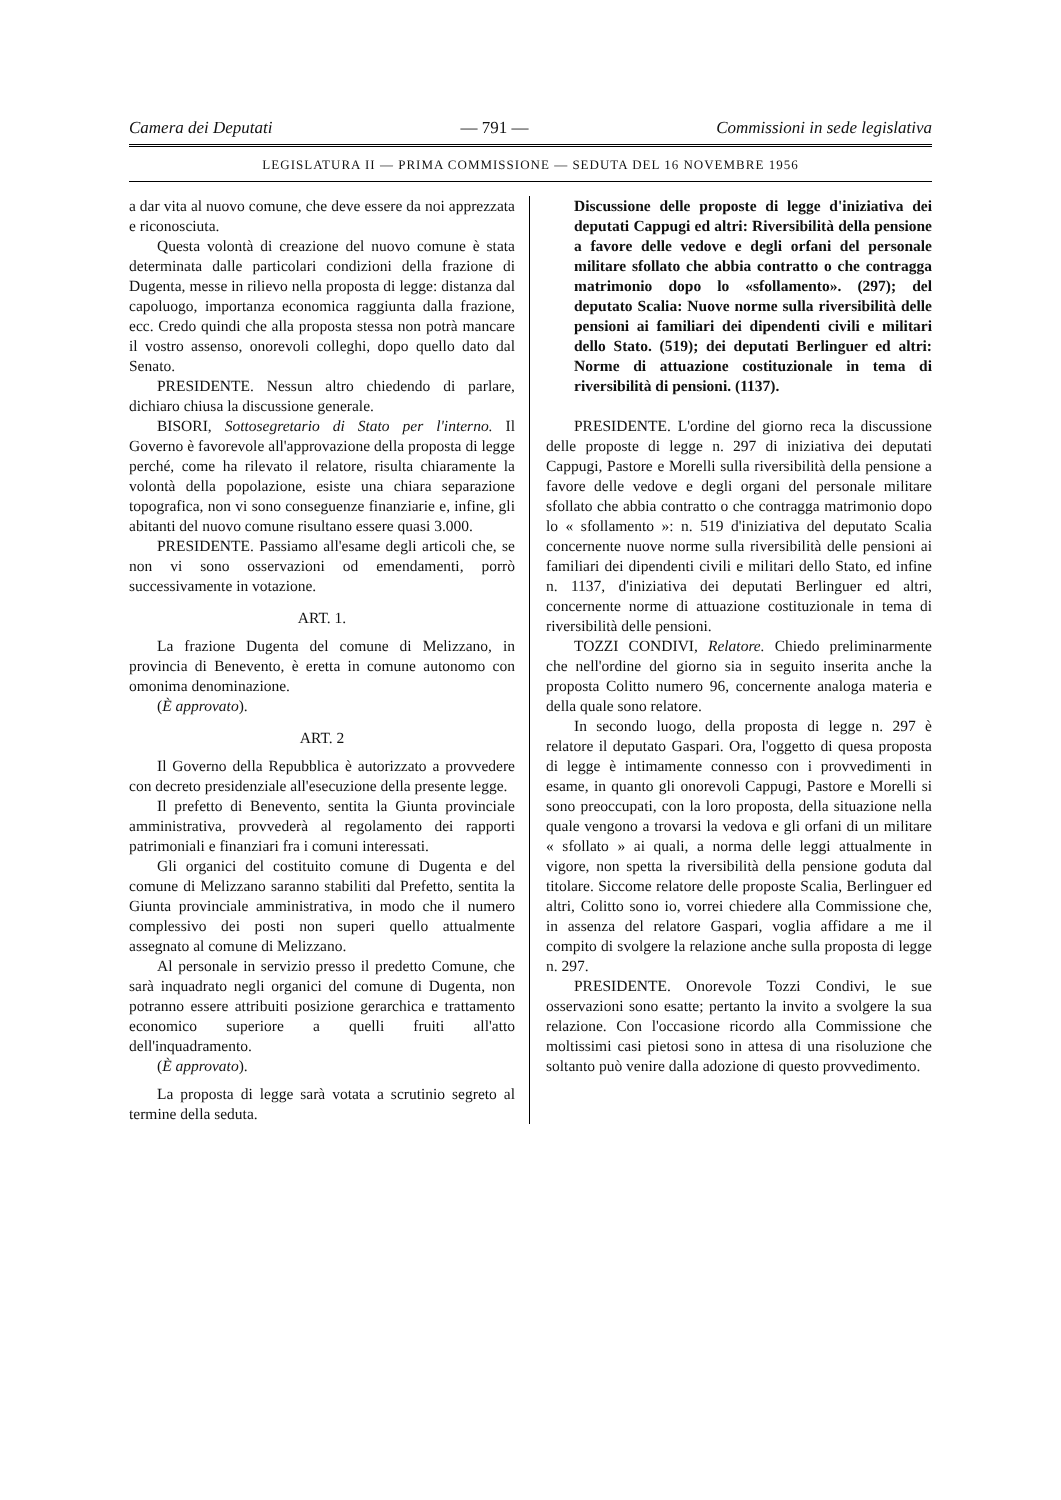Camera dei Deputati — 791 — Commissioni in sede legislativa
LEGISLATURA II — PRIMA COMMISSIONE — SEDUTA DEL 16 NOVEMBRE 1956
a dar vita al nuovo comune, che deve essere da noi apprezzata e riconosciuta.
Questa volontà di creazione del nuovo comune è stata determinata dalle particolari condizioni della frazione di Dugenta, messe in rilievo nella proposta di legge: distanza dal capoluogo, importanza economica raggiunta dalla frazione, ecc. Credo quindi che alla proposta stessa non potrà mancare il vostro assenso, onorevoli colleghi, dopo quello dato dal Senato.
PRESIDENTE. Nessun altro chiedendo di parlare, dichiaro chiusa la discussione generale.
BISORI, Sottosegretario di Stato per l'interno. Il Governo è favorevole all'approvazione della proposta di legge perché, come ha rilevato il relatore, risulta chiaramente la volontà della popolazione, esiste una chiara separazione topografica, non vi sono conseguenze finanziarie e, infine, gli abitanti del nuovo comune risultano essere quasi 3.000.
PRESIDENTE. Passiamo all'esame degli articoli che, se non vi sono osservazioni od emendamenti, porrò successivamente in votazione.
ART. 1.
La frazione Dugenta del comune di Melizzano, in provincia di Benevento, è eretta in comune autonomo con omonima denominazione.
(È approvato).
ART. 2
Il Governo della Repubblica è autorizzato a provvedere con decreto presidenziale all'esecuzione della presente legge.
Il prefetto di Benevento, sentita la Giunta provinciale amministrativa, provvederà al regolamento dei rapporti patrimoniali e finanziari fra i comuni interessati.
Gli organici del costituito comune di Dugenta e del comune di Melizzano saranno stabiliti dal Prefetto, sentita la Giunta provinciale amministrativa, in modo che il numero complessivo dei posti non superi quello attualmente assegnato al comune di Melizzano.
Al personale in servizio presso il predetto Comune, che sarà inquadrato negli organici del comune di Dugenta, non potranno essere attribuiti posizione gerarchica e trattamento economico superiore a quelli fruiti all'atto dell'inquadramento.
(È approvato).
La proposta di legge sarà votata a scrutinio segreto al termine della seduta.
Discussione delle proposte di legge d'iniziativa dei deputati Cappugi ed altri: Riversibilità della pensione a favore delle vedove e degli orfani del personale militare sfollato che abbia contratto o che contragga matrimonio dopo lo «sfollamento». (297); del deputato Scalia: Nuove norme sulla riversibilità delle pensioni ai familiari dei dipendenti civili e militari dello Stato. (519); dei deputati Berlinguer ed altri: Norme di attuazione costituzionale in tema di riversibilità di pensioni. (1137).
PRESIDENTE. L'ordine del giorno reca la discussione delle proposte di legge n. 297 di iniziativa dei deputati Cappugi, Pastore e Morelli sulla riversibilità della pensione a favore delle vedove e degli organi del personale militare sfollato che abbia contratto o che contragga matrimonio dopo lo « sfollamento »: n. 519 d'iniziativa del deputato Scalia concernente nuove norme sulla riversibilità delle pensioni ai familiari dei dipendenti civili e militari dello Stato, ed infine n. 1137, d'iniziativa dei deputati Berlinguer ed altri, concernente norme di attuazione costituzionale in tema di riversibilità delle pensioni.
TOZZI CONDIVI, Relatore. Chiedo preliminarmente che nell'ordine del giorno sia in seguito inserita anche la proposta Colitto numero 96, concernente analoga materia e della quale sono relatore.
In secondo luogo, della proposta di legge n. 297 è relatore il deputato Gaspari. Ora, l'oggetto di quesa proposta di legge è intimamente connesso con i provvedimenti in esame, in quanto gli onorevoli Cappugi, Pastore e Morelli si sono preoccupati, con la loro proposta, della situazione nella quale vengono a trovarsi la vedova e gli orfani di un militare « sfollato » ai quali, a norma delle leggi attualmente in vigore, non spetta la riversibilità della pensione goduta dal titolare. Siccome relatore delle proposte Scalia, Berlinguer ed altri, Colitto sono io, vorrei chiedere alla Commissione che, in assenza del relatore Gaspari, voglia affidare a me il compito di svolgere la relazione anche sulla proposta di legge n. 297.
PRESIDENTE. Onorevole Tozzi Condivi, le sue osservazioni sono esatte; pertanto la invito a svolgere la sua relazione. Con l'occasione ricordo alla Commissione che moltissimi casi pietosi sono in attesa di una risoluzione che soltanto può venire dalla adozione di questo provvedimento.